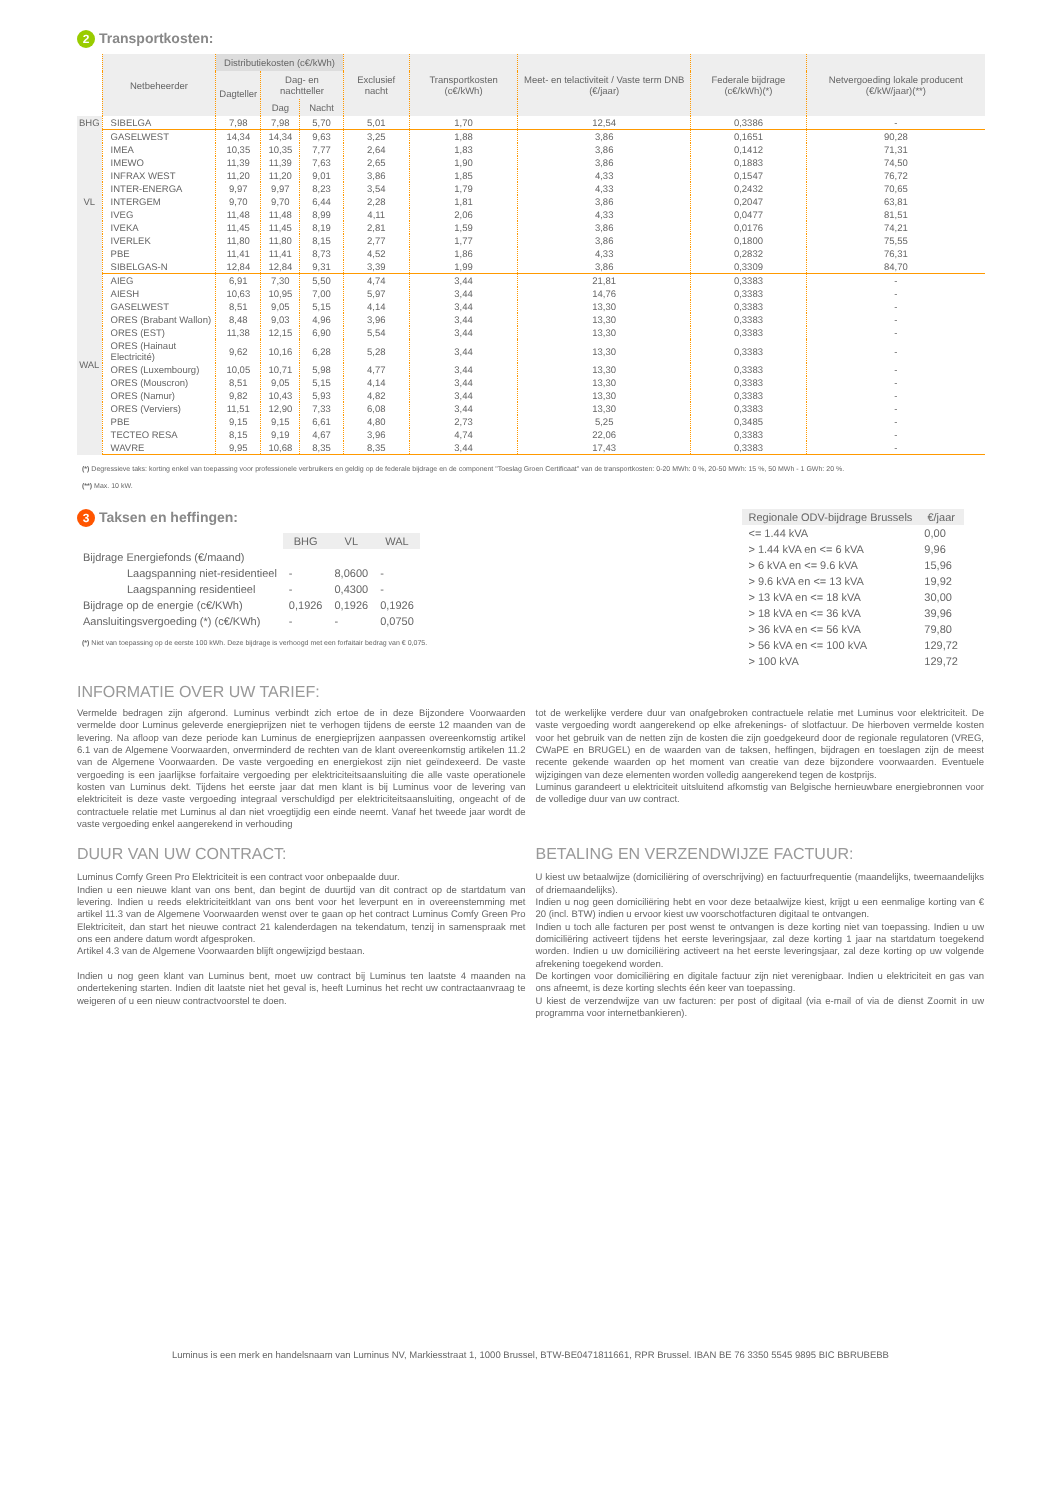2 Transportkosten:
| | Netbeheerder | Distributiekosten (c€/kWh) | | | Exclusief nacht | Transportkosten (c€/kWh) | Meet- en telactiviteit / Vaste term DNB (€/jaar) | Federale bijdrage (c€/kWh)(*) | Netvergoeding lokale producent (€/kW/jaar)(**) |
| --- | --- | --- | --- | --- | --- | --- | --- | --- | --- |
| | | Dagteller | Dag- en nachtteller | | | | | | |
| | | | Dag | Nacht | | | | | |
| BHG | SIBELGA | 7,98 | 7,98 | 5,70 | 5,01 | 1,70 | 12,54 | 0,3386 | - |
| VL | GASELWEST | 14,34 | 14,34 | 9,63 | 3,25 | 1,88 | 3,86 | 0,1651 | 90,28 |
| | IMEA | 10,35 | 10,35 | 7,77 | 2,64 | 1,83 | 3,86 | 0,1412 | 71,31 |
| | IMEWO | 11,39 | 11,39 | 7,63 | 2,65 | 1,90 | 3,86 | 0,1883 | 74,50 |
| | INFRAX WEST | 11,20 | 11,20 | 9,01 | 3,86 | 1,85 | 4,33 | 0,1547 | 76,72 |
| | INTER-ENERGA | 9,97 | 9,97 | 8,23 | 3,54 | 1,79 | 4,33 | 0,2432 | 70,65 |
| | INTERGEM | 9,70 | 9,70 | 6,44 | 2,28 | 1,81 | 3,86 | 0,2047 | 63,81 |
| | IVEG | 11,48 | 11,48 | 8,99 | 4,11 | 2,06 | 4,33 | 0,0477 | 81,51 |
| | IVEKA | 11,45 | 11,45 | 8,19 | 2,81 | 1,59 | 3,86 | 0,0176 | 74,21 |
| | IVERLEK | 11,80 | 11,80 | 8,15 | 2,77 | 1,77 | 3,86 | 0,1800 | 75,55 |
| | PBE | 11,41 | 11,41 | 8,73 | 4,52 | 1,86 | 4,33 | 0,2832 | 76,31 |
| | SIBELGAS-N | 12,84 | 12,84 | 9,31 | 3,39 | 1,99 | 3,86 | 0,3309 | 84,70 |
| WAL | AIEG | 6,91 | 7,30 | 5,50 | 4,74 | 3,44 | 21,81 | 0,3383 | - |
| | AIESH | 10,63 | 10,95 | 7,00 | 5,97 | 3,44 | 14,76 | 0,3383 | - |
| | GASELWEST | 8,51 | 9,05 | 5,15 | 4,14 | 3,44 | 13,30 | 0,3383 | - |
| | ORES (Brabant Wallon) | 8,48 | 9,03 | 4,96 | 3,96 | 3,44 | 13,30 | 0,3383 | - |
| | ORES (EST) | 11,38 | 12,15 | 6,90 | 5,54 | 3,44 | 13,30 | 0,3383 | - |
| | ORES (Hainaut Electricité) | 9,62 | 10,16 | 6,28 | 5,28 | 3,44 | 13,30 | 0,3383 | - |
| | ORES (Luxembourg) | 10,05 | 10,71 | 5,98 | 4,77 | 3,44 | 13,30 | 0,3383 | - |
| | ORES (Mouscron) | 8,51 | 9,05 | 5,15 | 4,14 | 3,44 | 13,30 | 0,3383 | - |
| | ORES (Namur) | 9,82 | 10,43 | 5,93 | 4,82 | 3,44 | 13,30 | 0,3383 | - |
| | ORES (Verviers) | 11,51 | 12,90 | 7,33 | 6,08 | 3,44 | 13,30 | 0,3383 | - |
| | PBE | 9,15 | 9,15 | 6,61 | 4,80 | 2,73 | 5,25 | 0,3485 | - |
| | TECTEO RESA | 8,15 | 9,19 | 4,67 | 3,96 | 4,74 | 22,06 | 0,3383 | - |
| | WAVRE | 9,95 | 10,68 | 8,35 | 8,35 | 3,44 | 17,43 | 0,3383 | - |
(*) Degressieve taks: korting enkel van toepassing voor professionele verbruikers en geldig op de federale bijdrage en de component "Toeslag Groen Certificaat" van de transportkosten: 0-20 MWh: 0 %, 20-50 MWh: 15 %, 50 MWh - 1 GWh: 20 %.
(**) Max. 10 kW.
3 Taksen en heffingen:
| | BHG | VL | WAL |
| --- | --- | --- | --- |
| Bijdrage Energiefonds (€/maand) | | | |
| Laagspanning niet-residentieel | - | 8,0600 | - |
| Laagspanning residentieel | - | 0,4300 | - |
| Bijdrage op de energie (c€/KWh) | 0,1926 | 0,1926 | 0,1926 |
| Aansluitingsvergoeding (*) (c€/KWh) | - | - | 0,0750 |
(*) Niet van toepassing op de eerste 100 kWh. Deze bijdrage is verhoogd met een forfaitair bedrag van € 0,075.
| Regionale ODV-bijdrage Brussels | €/jaar |
| --- | --- |
| <= 1.44 kVA | 0,00 |
| > 1.44 kVA en <= 6 kVA | 9,96 |
| > 6 kVA en <= 9.6 kVA | 15,96 |
| > 9.6 kVA en <= 13 kVA | 19,92 |
| > 13 kVA en <= 18 kVA | 30,00 |
| > 18 kVA en <= 36 kVA | 39,96 |
| > 36 kVA en <= 56 kVA | 79,80 |
| > 56 kVA en <= 100 kVA | 129,72 |
| > 100 kVA | 129,72 |
INFORMATIE OVER UW TARIEF:
Vermelde bedragen zijn afgerond. Luminus verbindt zich ertoe de in deze Bijzondere Voorwaarden vermelde door Luminus geleverde energieprijzen niet te verhogen tijdens de eerste 12 maanden van de levering. Na afloop van deze periode kan Luminus de energieprijzen aanpassen overeenkomstig artikel 6.1 van de Algemene Voorwaarden, onverminderd de rechten van de klant overeenkomstig artikelen 11.2 van de Algemene Voorwaarden. De vaste vergoeding en energiekost zijn niet geïndexeerd. De vaste vergoeding is een jaarlijkse forfaitaire vergoeding per elektriciteitsaansluiting die alle vaste operationele kosten van Luminus dekt. Tijdens het eerste jaar dat men klant is bij Luminus voor de levering van elektriciteit is deze vaste vergoeding integraal verschuldigd per elektriciteitsaansluiting, ongeacht of de contractuele relatie met Luminus al dan niet vroegtijdig een einde neemt. Vanaf het tweede jaar wordt de vaste vergoeding enkel aangerekend in verhouding
tot de werkelijke verdere duur van onafgebroken contractuele relatie met Luminus voor elektriciteit. De vaste vergoeding wordt aangerekend op elke afrekenings- of slotfactuur. De hierboven vermelde kosten voor het gebruik van de netten zijn de kosten die zijn goedgekeurd door de regionale regulatoren (VREG, CWaPE en BRUGEL) en de waarden van de taksen, heffingen, bijdragen en toeslagen zijn de meest recente gekende waarden op het moment van creatie van deze bijzondere voorwaarden. Eventuele wijzigingen van deze elementen worden volledig aangerekend tegen de kostprijs.
Luminus garandeert u elektriciteit uitsluitend afkomstig van Belgische hernieuwbare energiebronnen voor de volledige duur van uw contract.
DUUR VAN UW CONTRACT:
Luminus Comfy Green Pro Elektriciteit is een contract voor onbepaalde duur.
Indien u een nieuwe klant van ons bent, dan begint de duurtijd van dit contract op de startdatum van levering. Indien u reeds elektriciteitklant van ons bent voor het leverpunt en in overeenstemming met artikel 11.3 van de Algemene Voorwaarden wenst over te gaan op het contract Luminus Comfy Green Pro Elektriciteit, dan start het nieuwe contract 21 kalenderdagen na tekendatum, tenzij in samenspraak met ons een andere datum wordt afgesproken.
Artikel 4.3 van de Algemene Voorwaarden blijft ongewijzigd bestaan.
Indien u nog geen klant van Luminus bent, moet uw contract bij Luminus ten laatste 4 maanden na ondertekening starten. Indien dit laatste niet het geval is, heeft Luminus het recht uw contractaanvraag te weigeren of u een nieuw contractvoorstel te doen.
BETALING EN VERZENDWIJZE FACTUUR:
U kiest uw betaalwijze (domiciliëring of overschrijving) en factuurfrequentie (maandelijks, tweemaandelijks of driemaandelijks).
Indien u nog geen domiciliëring hebt en voor deze betaalwijze kiest, krijgt u een eenmalige korting van € 20 (incl. BTW) indien u ervoor kiest uw voorschotfacturen digitaal te ontvangen.
Indien u toch alle facturen per post wenst te ontvangen is deze korting niet van toepassing. Indien u uw domiciliëring activeert tijdens het eerste leveringsjaar, zal deze korting 1 jaar na startdatum toegekend worden. Indien u uw domiciliëring activeert na het eerste leveringsjaar, zal deze korting op uw volgende afrekening toegekend worden.
De kortingen voor domiciliëring en digitale factuur zijn niet verenigbaar. Indien u elektriciteit en gas van ons afneemt, is deze korting slechts één keer van toepassing.
U kiest de verzendwijze van uw facturen: per post of digitaal (via e-mail of via de dienst Zoomit in uw programma voor internetbankieren).
Luminus is een merk en handelsnaam van Luminus NV, Markiesstraat 1, 1000 Brussel, BTW-BE0471811661, RPR Brussel. IBAN BE 76 3350 5545 9895 BIC BBRUBEBB